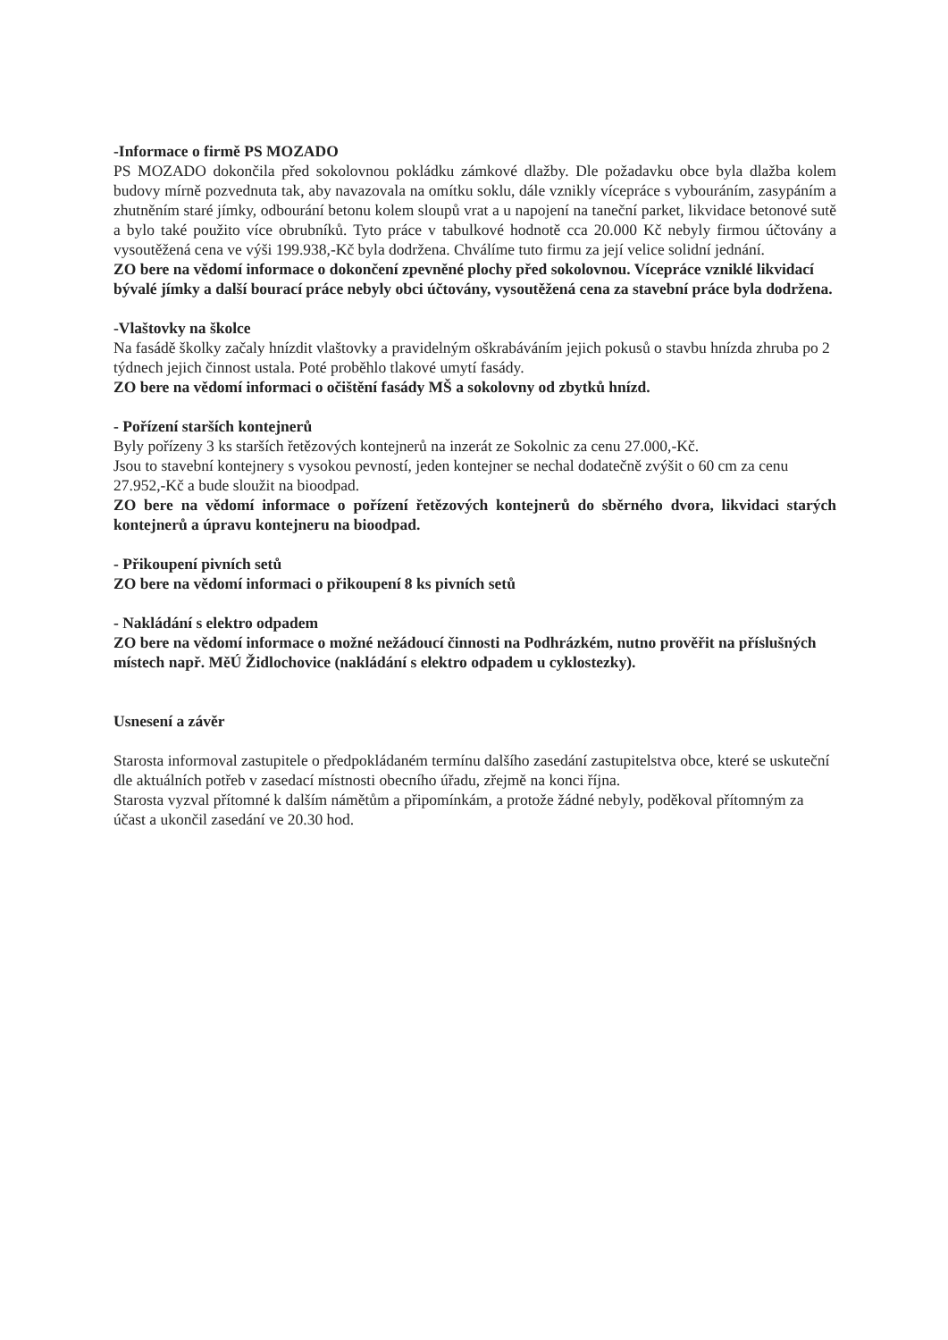-Informace o firmě PS MOZADO
PS MOZADO dokončila před sokolovnou pokládku zámkové dlažby. Dle požadavku obce byla dlažba kolem budovy mírně pozvednuta tak, aby navazovala na omítku soklu, dále vznikly vícepráce s vybouráním, zasypáním a zhutněním staré jímky, odbourání betonu kolem sloupů vrat a u napojení na taneční parket, likvidace betonové sutě a bylo také použito více obrubníků. Tyto práce v tabulkové hodnotě cca 20.000 Kč nebyly firmou účtovány a vysoutěžená cena ve výši 199.938,-Kč byla dodržena. Chválíme tuto firmu za její velice solidní jednání.
ZO bere na vědomí informace o dokončení zpevněné plochy před sokolovnou. Vícepráce vzniklé likvidací bývalé jímky a další bourací práce nebyly obci účtovány, vysoutěžená cena za stavební práce byla dodržena.
-Vlaštovky na školce
Na fasádě školky začaly hnízdit vlaštovky a pravidelným oškrabáváním jejich pokusů o stavbu hnízda zhruba po 2 týdnech jejich činnost ustala. Poté proběhlo tlakové umytí fasády.
ZO bere na vědomí informaci o očištění fasády MŠ a sokolovny od zbytků hnízd.
- Pořízení starších kontejnerů
Byly pořízeny 3 ks starších řetězových kontejnerů na inzerát ze Sokolnic za cenu 27.000,-Kč.
Jsou to stavební kontejnery s vysokou pevností, jeden kontejner se nechal dodatečně zvýšit o 60 cm za cenu 27.952,-Kč a bude sloužit na bioodpad.
ZO bere na vědomí informace o pořízení řetězových kontejnerů do sběrného dvora, likvidaci starých kontejnerů a úpravu kontejneru na bioodpad.
- Přikoupení pivních setů
ZO bere na vědomí informaci o přikoupení 8 ks pivních setů
- Nakládání s elektro odpadem
ZO bere na vědomí informace o možné nežádoucí činnosti na Podhrázkém, nutno prověřit na příslušných místech např. MěÚ Židlochovice (nakládání s elektro odpadem u cyklostezky).
Usnesení a závěr
Starosta informoval zastupitele o předpokládaném termínu dalšího zasedání zastupitelstva obce, které se uskuteční dle aktuálních potřeb v zasedací místnosti obecního úřadu, zřejmě na konci října.
Starosta vyzval přítomné k dalším námětům a připomínkám, a protože žádné nebyly, poděkoval přítomným za účast a ukončil zasedání ve 20.30 hod.